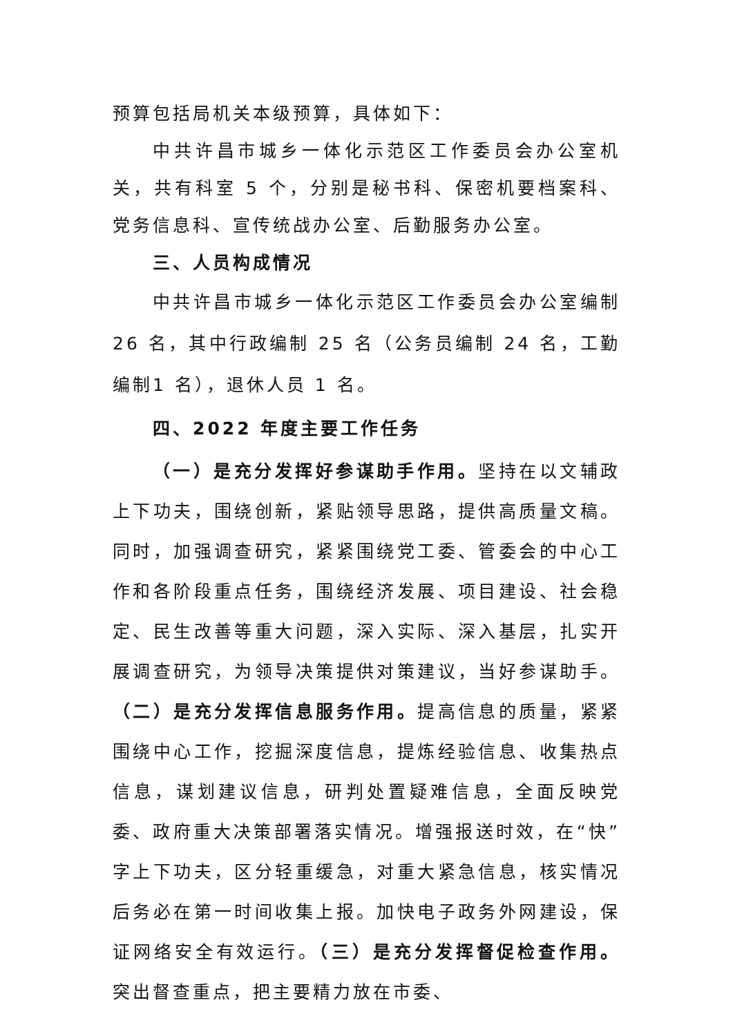预算包括局机关本级预算，具体如下：
中共许昌市城乡一体化示范区工作委员会办公室机关，共有科室 5 个，分别是秘书科、保密机要档案科、党务信息科、宣传统战办公室、后勤服务办公室。
三、人员构成情况
中共许昌市城乡一体化示范区工作委员会办公室编制26 名，其中行政编制 25 名（公务员编制 24 名，工勤编制1 名），退休人员 1 名。
四、2022 年度主要工作任务
（一）是充分发挥好参谋助手作用。坚持在以文辅政上下功夫，围绕创新，紧贴领导思路，提供高质量文稿。同时，加强调查研究，紧紧围绕党工委、管委会的中心工作和各阶段重点任务，围绕经济发展、项目建设、社会稳定、民生改善等重大问题，深入实际、深入基层，扎实开展调查研究，为领导决策提供对策建议，当好参谋助手。（二）是充分发挥信息服务作用。提高信息的质量，紧紧围绕中心工作，挖掘深度信息，提炼经验信息、收集热点信息，谋划建议信息，研判处置疑难信息，全面反映党委、政府重大决策部署落实情况。增强报送时效，在“快”字上下功夫，区分轻重缓急，对重大紧急信息，核实情况后务必在第一时间收集上报。加快电子政务外网建设，保证网络安全有效运行。（三）是充分发挥督促检查作用。突出督查重点，把主要精力放在市委、